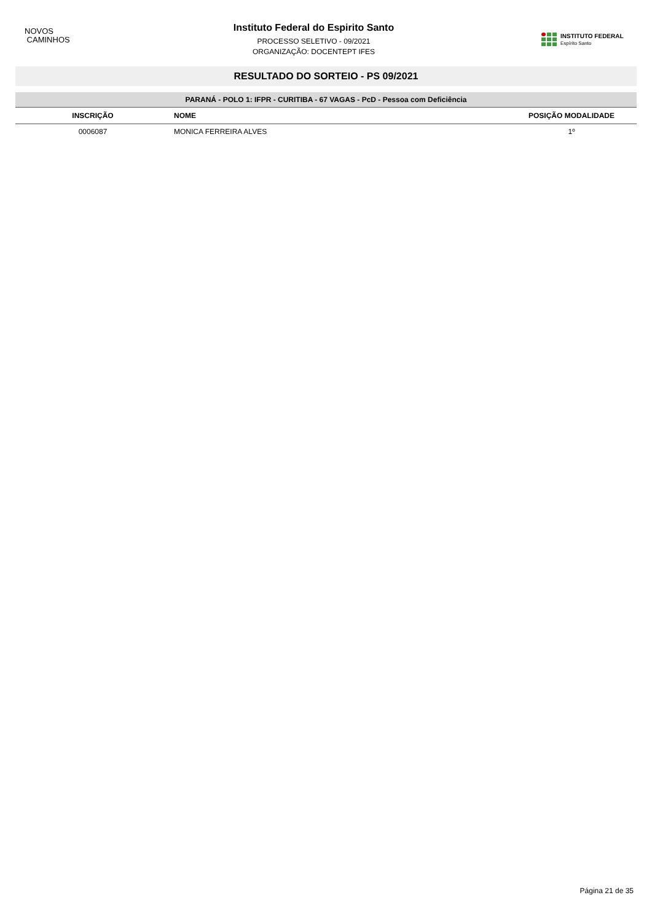NOVOS
CAMINHOS
Instituto Federal do Espirito Santo
PROCESSO SELETIVO - 09/2021
ORGANIZAÇÃO: DOCENTEPT IFES
INSTITUTO FEDERAL
Espírito Santo
RESULTADO DO SORTEIO - PS 09/2021
| PARANÁ - POLO 1: IFPR - CURITIBA - 67 VAGAS - PcD - Pessoa com Deficiência | | |
| INSCRIÇÃO | NOME | POSIÇÃO MODALIDADE |
| 0006087 | MONICA FERREIRA ALVES | 1º |
Página 21 de 35